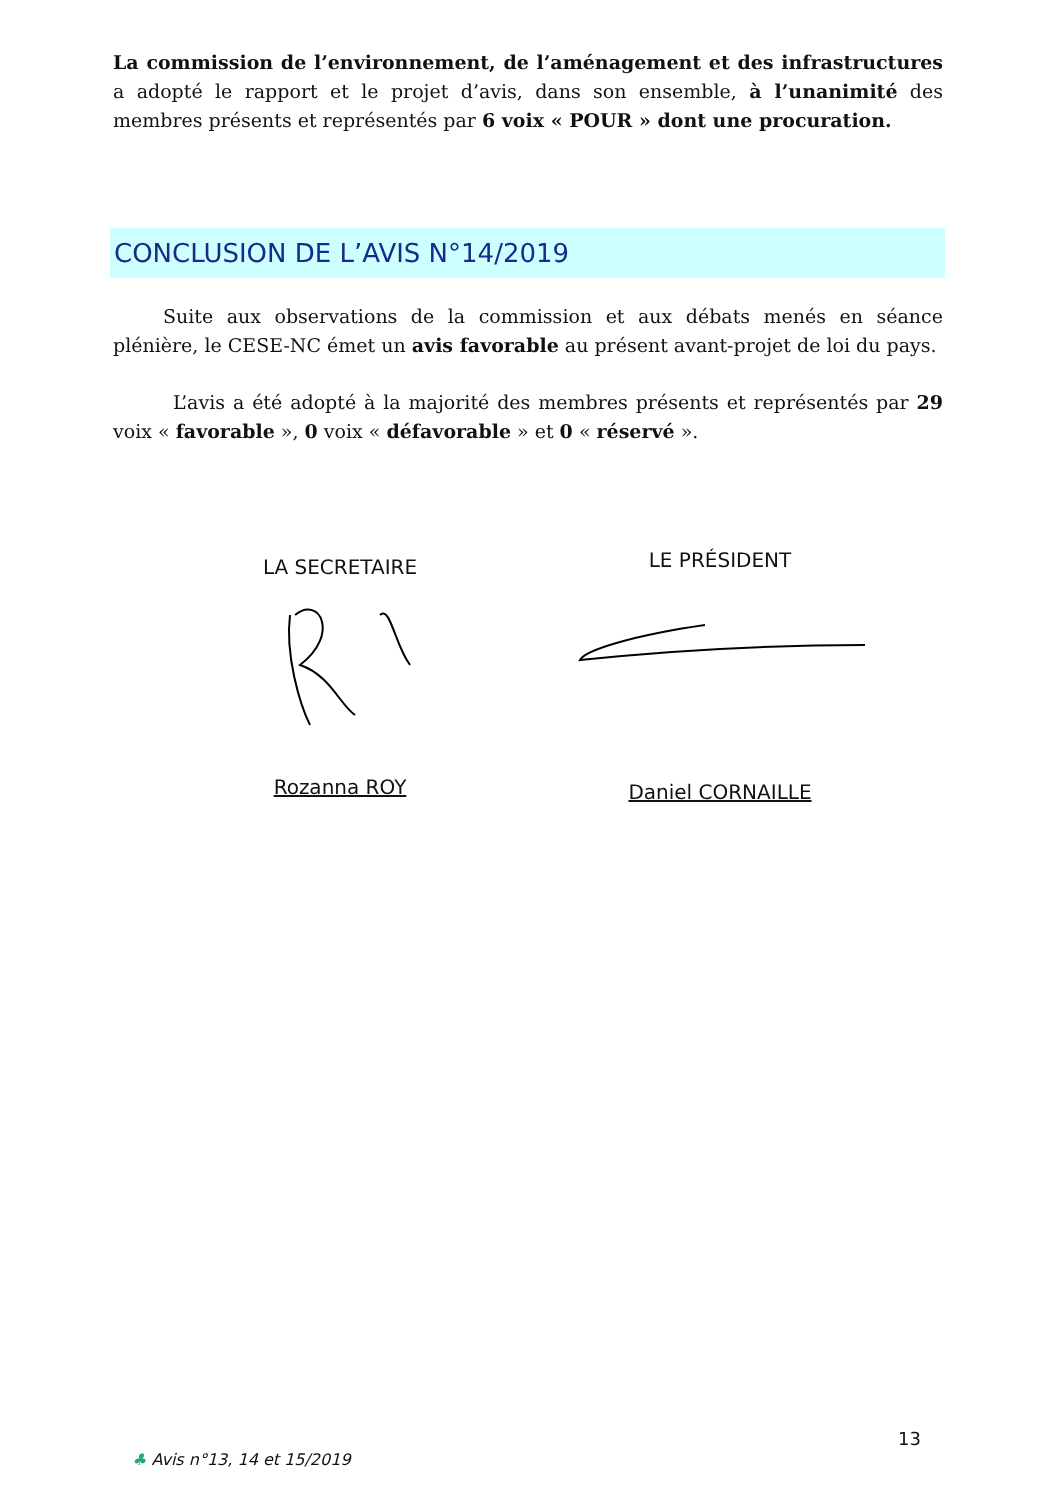La commission de l’environnement, de l’aménagement et des infrastructures a adopté le rapport et le projet d’avis, dans son ensemble, à l’unanimité des membres présents et représentés par 6 voix « POUR » dont une procuration.
CONCLUSION DE L’AVIS N°14/2019
Suite aux observations de la commission et aux débats menés en séance plénière, le CESE-NC émet un avis favorable au présent avant-projet de loi du pays.
L’avis a été adopté à la majorité des membres présents et représentés par 29 voix « favorable », 0 voix « défavorable » et 0 « réservé ».
LA SECRETAIRE LE PRÉSIDENT
Rozanna ROY Daniel CORNAILLE
13
♣ Avis n°13, 14 et 15/2019